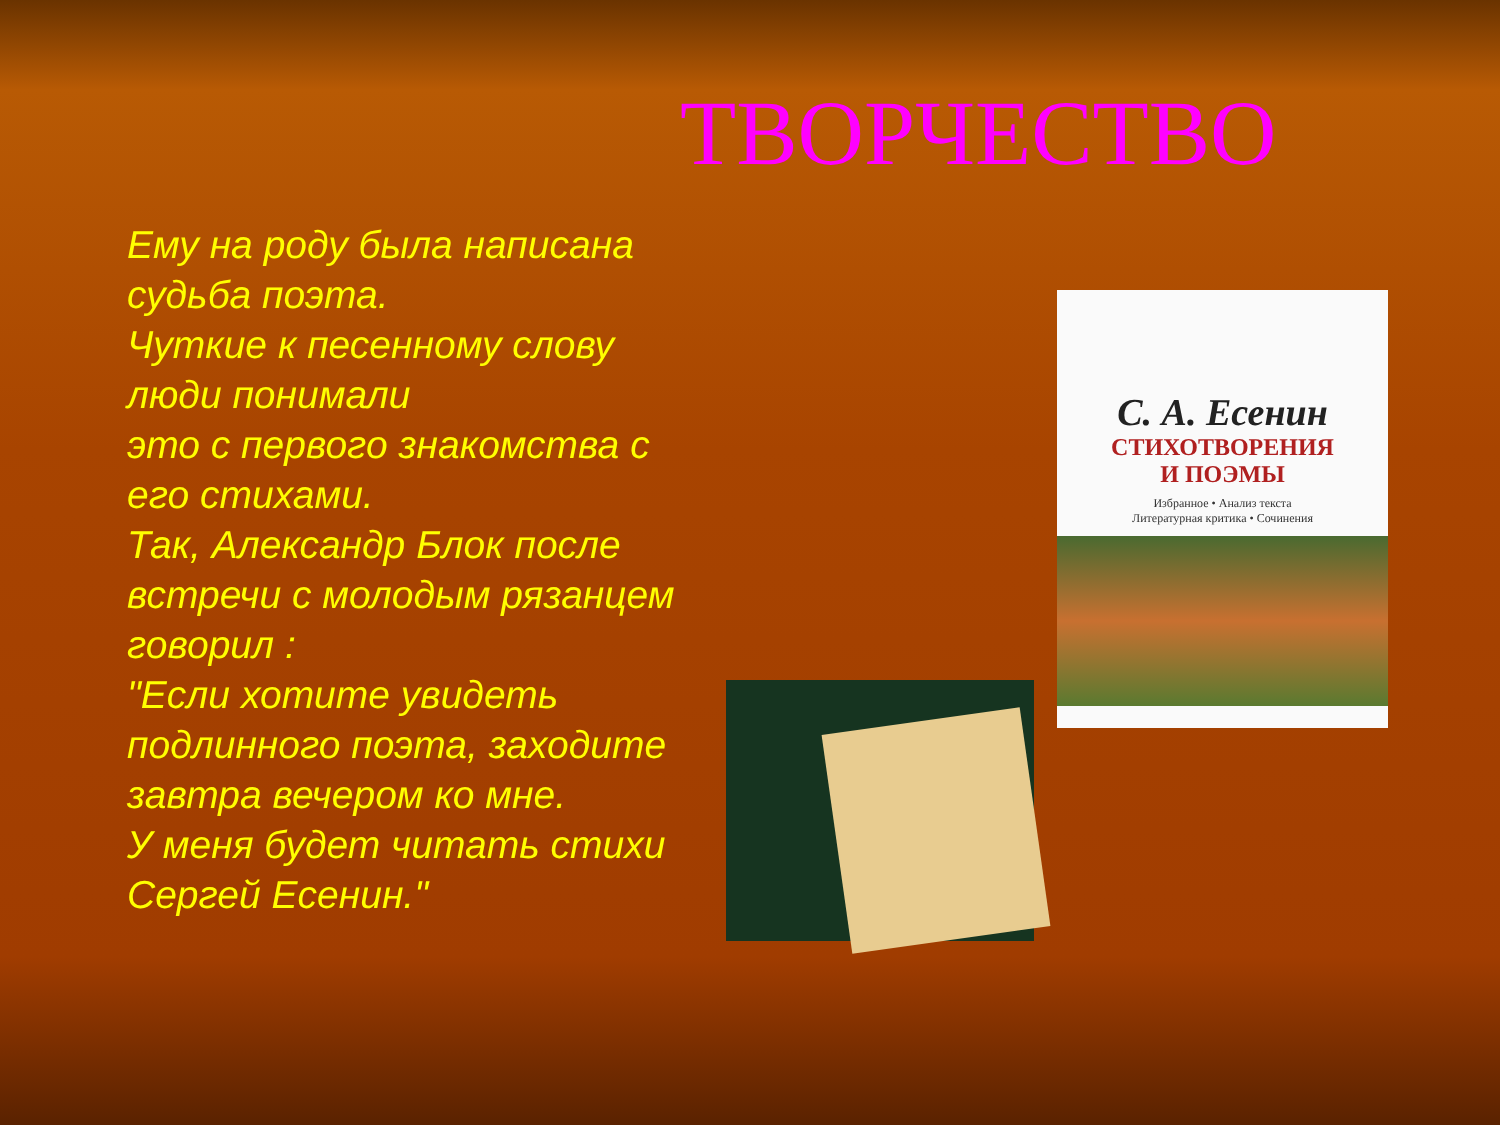ТВОРЧЕСТВО
Ему на роду была написана судьба поэта.
Чуткие к песенному слову люди понимали
это с первого знакомства с его стихами.
Так, Александр Блок после встречи с молодым рязанцем говорил :
"Если хотите увидеть подлинного поэта, заходите завтра вечером ко мне.
У меня будет читать стихи Сергей Есенин."
С. А. Есенин
СТИХОТВОРЕНИЯ
И ПОЭМЫ
Избранное • Анализ текста
Литературная критика • Сочинения